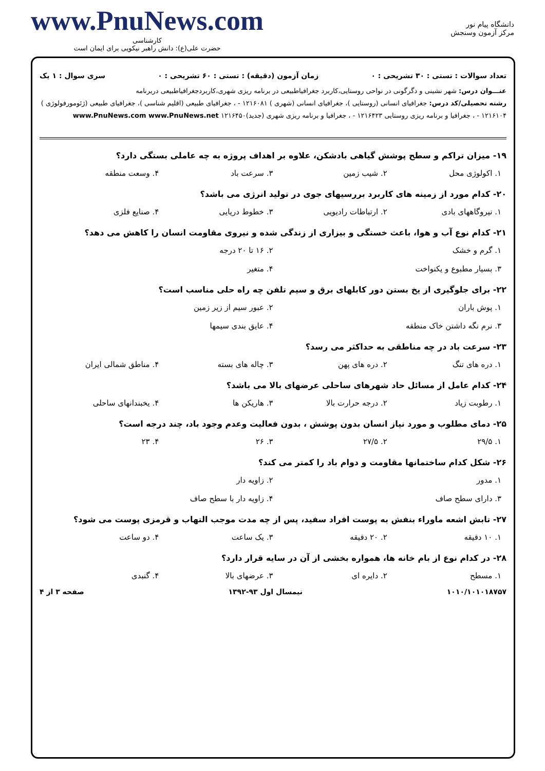دانشگاه پیام نور
مرکز آزمون وسنجش
www.PnuNews.com
کارشناسی
حضرت علی(ع): دانش راهبر نیکویی برای ایمان است
تعداد سوالات : تستی : ۳۰ تشریحی : ۰ زمان آزمون (دقیقه) : تستی : ۶۰ تشریحی : ۰ سری سوال : ۱ یک
عنـــوان درس: شهر نشینی و دگرگونی در نواحی روستایی،کاربرد جغرافیاطبیعی در برنامه ریزی شهری،کاربردجغرافیاطبیعی دربرنامه
رشته تحصیلی/کد درس: جغرافیای انسانی (روستایی )، جغرافیای انسانی (شهری ) ۱۲۱۶۰۸۱ - ، جغرافیای طبیعی (اقلیم شناسی )، جغرافیای طبیعی (ژئومورفولوژی ) ۱۲۱۶۱۰۴ - ، جغرافیا و برنامه ریزی روستایی ۱۲۱۶۴۲۳ - ، جغرافیا و برنامه ریزی شهری (جدید)۱۲۱۶۴۵۰ www.PnuNews.com www.PnuNews.net
۱۹- میزان تراکم و سطح پوشش گیاهی بادشکن، علاوه بر اهداف پروژه به چه عاملی بستگی دارد؟
۱. اکولوژی محل ۲. شیب زمین ۳. سرعت باد ۴. وسعت منطقه
۲۰- کدام مورد از زمینه های کاربرد بررسیهای جوی در تولید انرژی می باشد؟
۱. نیروگاههای بادی ۲. ارتباطات رادیویی ۳. خطوط دریایی ۴. صنایع فلزی
۲۱- کدام نوع آب و هوا، باعث خستگی و بیزاری از زندگی شده و نیروی مقاومت انسان را کاهش می دهد؟
۱. گرم و خشک ۲. ۱۶ تا ۲۰ درجه ۳. بسیار مطبوع و یکنواخت ۴. متغیر
۲۲- برای جلوگیری از یخ بستن دور کابلهای برق و سیم تلفن چه راه حلی مناسب است؟
۱. پوش باران ۲. عبور سیم از زیر زمین ۳. نرم نگه داشتن خاک منطقه ۴. عایق بندی سیمها
۲۳- سرعت باد در چه مناطقی به حداکثر می رسد؟
۱. دره های تنگ ۲. دره های پهن ۳. چاله های بسته ۴. مناطق شمالی ایران
۲۴- کدام عامل از مسائل حاد شهرهای ساحلی عرضهای بالا می باشد؟
۱. رطوبت زیاد ۲. درجه حرارت بالا ۳. هاریکن ها ۴. یخبندانهای ساحلی
۲۵- دمای مطلوب و مورد نیاز انسان بدون پوشش ، بدون فعالیت وعدم وجود باد، چند درجه است؟
۱. ۲۹/۵ ۲. ۲۷/۵ ۳. ۲۶ ۴. ۲۳
۲۶- شکل کدام ساختمانها مقاومت و دوام باد را کمتر می کند؟
۱. مدور ۲. زاویه دار ۳. دارای سطح صاف ۴. زاویه دار با سطح صاف
۲۷- تابش اشعه ماوراء بنفش به پوست افراد سفید، پس از چه مدت موجب التهاب و قرمزی پوست می شود؟
۱. ۱۰ دقیقه ۲. ۲۰ دقیقه ۳. یک ساعت ۴. دو ساعت
۲۸- در کدام نوع از بام خانه ها، همواره بخشی از آن در سایه قرار دارد؟
۱. مسطح ۲. دایره ای ۳. عرضهای بالا ۴. گنبدی
۱۰۱۰/۱۰۱۰۱۸۷۵۷ نیمسال اول ۹۳-۱۳۹۲ صفحه ۳ از ۴